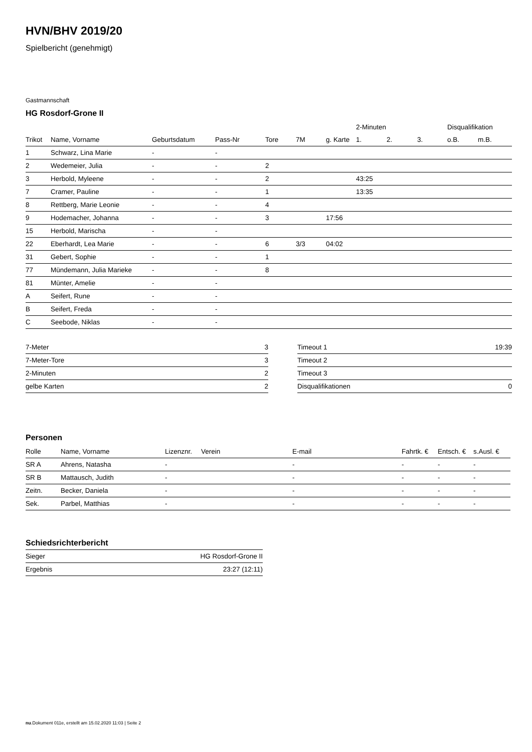HVN/BHV 2019/20
Spielbericht (genehmigt)
Gastmannschaft
HG Rosdorf-Grone II
| | | | | | | | 2-Minuten | | | Disqualifikation | |
| --- | --- | --- | --- | --- | --- | --- | --- | --- | --- | --- | --- |
| Trikot | Name, Vorname | Geburtsdatum | Pass-Nr | Tore | 7M | g. Karte | 1. | 2. | 3. | o.B. | m.B. |
| 1 | Schwarz, Lina Marie | - | - | | | | | | | | |
| 2 | Wedemeier, Julia | - | - | 2 | | | | | | | |
| 3 | Herbold, Myleene | - | - | 2 | | | 43:25 | | | | |
| 7 | Cramer, Pauline | - | - | 1 | | | 13:35 | | | | |
| 8 | Rettberg, Marie Leonie | - | - | 4 | | | | | | | |
| 9 | Hodemacher, Johanna | - | - | 3 | | 17:56 | | | | | |
| 15 | Herbold, Marischa | - | - | | | | | | | | |
| 22 | Eberhardt, Lea Marie | - | - | 6 | 3/3 | 04:02 | | | | | |
| 31 | Gebert, Sophie | - | - | 1 | | | | | | | |
| 77 | Mündemann, Julia Marieke | - | - | 8 | | | | | | | |
| 81 | Münter, Amelie | - | - | | | | | | | | |
| A | Seifert, Rune | - | - | | | | | | | | |
| B | Seifert, Freda | - | - | | | | | | | | |
| C | Seebode, Niklas | - | - | | | | | | | | |
| 7-Meter | 3 |
| 7-Meter-Tore | 3 |
| 2-Minuten | 2 |
| gelbe Karten | 2 |
| Timeout 1 | 19:39 |
| Timeout 2 | |
| Timeout 3 | |
| Disqualifikationen | 0 |
Personen
| Rolle | Name, Vorname | Lizenznr. | Verein | E-mail | Fahrtk. € | Entsch. € | s.Ausl. € |
| --- | --- | --- | --- | --- | --- | --- | --- |
| SR A | Ahrens, Natasha | - | | - | - | - | - |
| SR B | Mattausch, Judith | - | | - | - | - | - |
| Zeitn. | Becker, Daniela | - | | - | - | - | - |
| Sek. | Parbel, Matthias | - | | - | - | - | - |
Schiedsrichterbericht
| Sieger | HG Rosdorf-Grone II |
| Ergebnis | 23:27 (12:11) |
nu.Dokument 011e, erstellt am 15.02.2020 11:03 | Seite 2